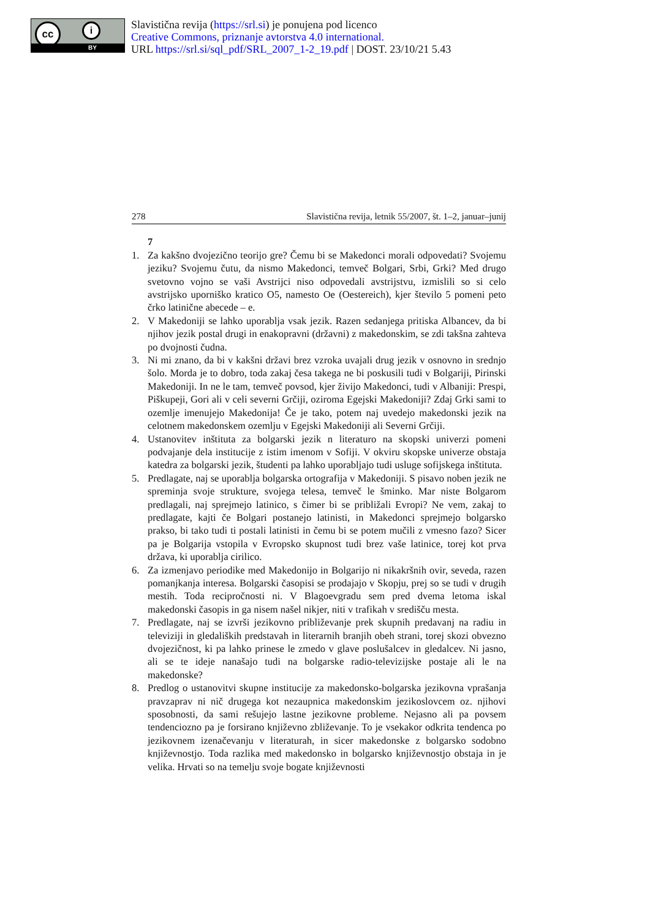cc i
BY
Slavistična revija (https://srl.si) je ponujena pod licenco
Creative Commons, priznanje avtorstva 4.0 international.
URL https://srl.si/sql_pdf/SRL_2007_1-2_19.pdf | DOST. 23/10/21 5.43
278 Slavistična revija, letnik 55/2007, št. 1–2, januar–junij
7
1. Za kakšno dvojezično teorijo gre? Čemu bi se Makedonci morali odpovedati? Svojemu jeziku? Svojemu čutu, da nismo Makedonci, temveč Bolgari, Srbi, Grki? Med drugo svetovno vojno se vaši Avstrijci niso odpovedali avstrijstvu, izmislili so si celo avstrijsko uporniško kratico O5, namesto Oe (Oestereich), kjer število 5 pomeni peto črko latinične abecede – e.
2. V Makedoniji se lahko uporablja vsak jezik. Razen sedanjega pritiska Albancev, da bi njihov jezik postal drugi in enakopravni (državni) z makedonskim, se zdi takšna zahteva po dvojnosti čudna.
3. Ni mi znano, da bi v kakšni državi brez vzroka uvajali drug jezik v osnovno in srednjo šolo. Morda je to dobro, toda zakaj česa takega ne bi poskusili tudi v Bolgariji, Pirinski Makedoniji. In ne le tam, temveč povsod, kjer živijo Makedonci, tudi v Albaniji: Prespi, Piškupeji, Gori ali v celi severni Grčiji, oziroma Egejski Makedoniji? Zdaj Grki sami to ozemlje imenujejo Makedonija! Če je tako, potem naj uvedejo makedonski jezik na celotnem makedonskem ozemlju v Egejski Makedoniji ali Severni Grčiji.
4. Ustanovitev inštituta za bolgarski jezik n literaturo na skopski univerzi pomeni podvajanje dela institucije z istim imenom v Sofiji. V okviru skopske univerze obstaja katedra za bolgarski jezik, študenti pa lahko uporabljajo tudi usluge sofijskega inštituta.
5. Predlagate, naj se uporablja bolgarska ortografija v Makedoniji. S pisavo noben jezik ne spreminja svoje strukture, svojega telesa, temveč le šminko. Mar niste Bolgarom predlagali, naj sprejmejo latinico, s čimer bi se približali Evropi? Ne vem, zakaj to predlagate, kajti če Bolgari postanejo latinisti, in Makedonci sprejmejo bolgarsko prakso, bi tako tudi ti postali latinisti in čemu bi se potem mučili z vmesno fazo? Sicer pa je Bolgarija vstopila v Evropsko skupnost tudi brez vaše latinice, torej kot prva država, ki uporablja cirilico.
6. Za izmenjavo periodike med Makedonijo in Bolgarijo ni nikakršnih ovir, seveda, razen pomanjkanja interesa. Bolgarski časopisi se prodajajo v Skopju, prej so se tudi v drugih mestih. Toda recipročnosti ni. V Blagoevgradu sem pred dvema letoma iskal makedonski časopis in ga nisem našel nikjer, niti v trafikah v središču mesta.
7. Predlagate, naj se izvrši jezikovno približevanje prek skupnih predavanj na radiu in televiziji in gledaliških predstavah in literarnih branjih obeh strani, torej skozi obvezno dvojezičnost, ki pa lahko prinese le zmedo v glave poslušalcev in gledalcev. Ni jasno, ali se te ideje nanašajo tudi na bolgarske radio-televizijske postaje ali le na makedonske?
8. Predlog o ustanovitvi skupne institucije za makedonsko-bolgarska jezikovna vprašanja pravzaprav ni nič drugega kot nezaupnica makedonskim jezikoslovcem oz. njihovi sposobnosti, da sami rešujejo lastne jezikovne probleme. Nejasno ali pa povsem tendenciozno pa je forsirano književno zbliževanje. To je vsekakor odkrita tendenca po jezikovnem izenačevanju v literaturah, in sicer makedonske z bolgarsko sodobno književnostjo. Toda razlika med makedonsko in bolgarsko književnostjo obstaja in je velika. Hrvati so na temelju svoje bogate književnosti